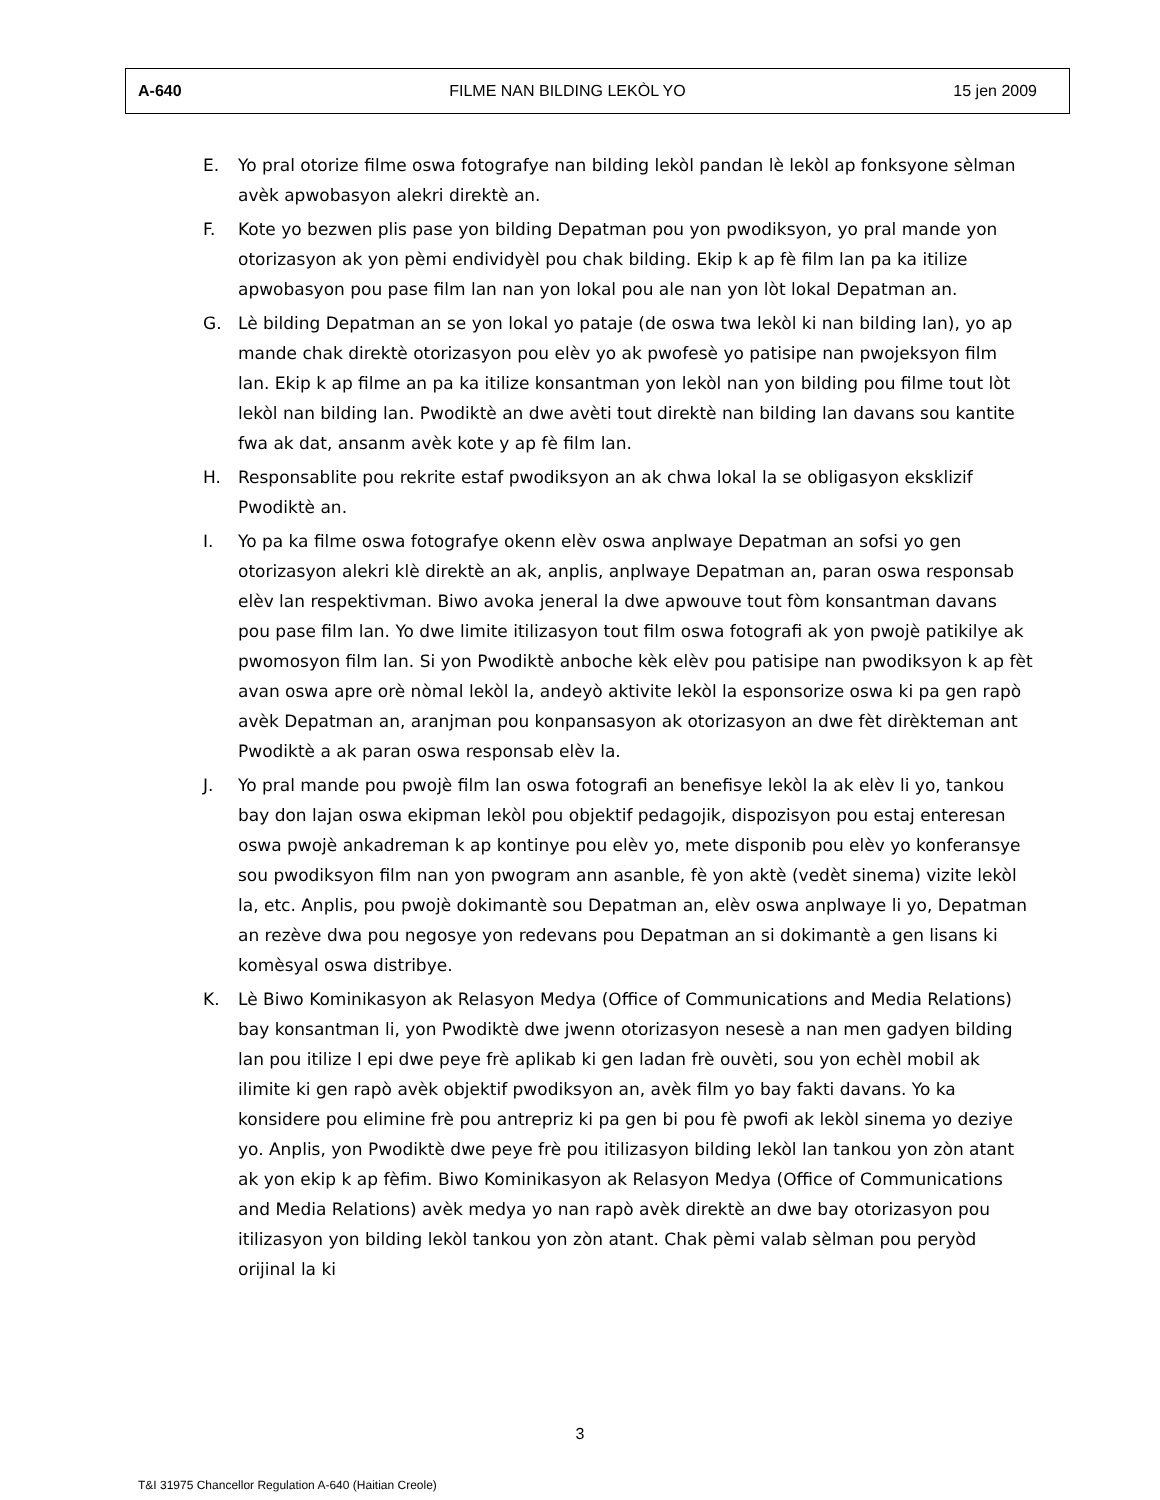A-640 FILME NAN BILDING LEKÒL YO 15 jen 2009
E. Yo pral otorize filme oswa fotografye nan bilding lekòl pandan lè lekòl ap fonksyone sèlman avèk apwobasyon alekri direktè an.
F. Kote yo bezwen plis pase yon bilding Depatman pou yon pwodiksyon, yo pral mande yon otorizasyon ak yon pèmi endividyèl pou chak bilding. Ekip k ap fè film lan pa ka itilize apwobasyon pou pase film lan nan yon lokal pou ale nan yon lòt lokal Depatman an.
G. Lè bilding Depatman an se yon lokal yo pataje (de oswa twa lekòl ki nan bilding lan), yo ap mande chak direktè otorizasyon pou elèv yo ak pwofesè yo patisipe nan pwojeksyon film lan. Ekip k ap filme an pa ka itilize konsantman yon lekòl nan yon bilding pou filme tout lòt lekòl nan bilding lan. Pwodiktè an dwe avèti tout direktè nan bilding lan davans sou kantite fwa ak dat, ansanm avèk kote y ap fè film lan.
H. Responsablite pou rekrite estaf pwodiksyon an ak chwa lokal la se obligasyon eksklizif Pwodiktè an.
I. Yo pa ka filme oswa fotografye okenn elèv oswa anplwaye Depatman an sofsi yo gen otorizasyon alekri klè direktè an ak, anplis, anplwaye Depatman an, paran oswa responsab elèv lan respektivman. Biwo avoka jeneral la dwe apwouve tout fòm konsantman davans pou pase film lan. Yo dwe limite itilizasyon tout film oswa fotografi ak yon pwojè patikilye ak pwomosyon film lan. Si yon Pwodiktè anboche kèk elèv pou patisipe nan pwodiksyon k ap fèt avan oswa apre orè nòmal lekòl la, andeyò aktivite lekòl la esponsorize oswa ki pa gen rapò avèk Depatman an, aranjman pou konpansasyon ak otorizasyon an dwe fèt dirèkteman ant Pwodiktè a ak paran oswa responsab elèv la.
J. Yo pral mande pou pwojè film lan oswa fotografi an benefisye lekòl la ak elèv li yo, tankou bay don lajan oswa ekipman lekòl pou objektif pedagojik, dispozisyon pou estaj enteresan oswa pwojè ankadreman k ap kontinye pou elèv yo, mete disponib pou elèv yo konferansye sou pwodiksyon film nan yon pwogram ann asanble, fè yon aktè (vedèt sinema) vizite lekòl la, etc. Anplis, pou pwojè dokimantè sou Depatman an, elèv oswa anplwaye li yo, Depatman an rezève dwa pou negosye yon redevans pou Depatman an si dokimantè a gen lisans ki komèsyal oswa distribye.
K. Lè Biwo Kominikasyon ak Relasyon Medya (Office of Communications and Media Relations) bay konsantman li, yon Pwodiktè dwe jwenn otorizasyon nesesè a nan men gadyen bilding lan pou itilize l epi dwe peye frè aplikab ki gen ladan frè ouvèti, sou yon echèl mobil ak ilimite ki gen rapò avèk objektif pwodiksyon an, avèk film yo bay fakti davans. Yo ka konsidere pou elimine frè pou antrepriz ki pa gen bi pou fè pwofi ak lekòl sinema yo deziye yo. Anplis, yon Pwodiktè dwe peye frè pou itilizasyon bilding lekòl lan tankou yon zòn atant ak yon ekip k ap fèfim. Biwo Kominikasyon ak Relasyon Medya (Office of Communications and Media Relations) avèk medya yo nan rapò avèk direktè an dwe bay otorizasyon pou itilizasyon yon bilding lekòl tankou yon zòn atant. Chak pèmi valab sèlman pou peryòd orijinal la ki
3
T&I 31975 Chancellor Regulation A-640 (Haitian Creole)